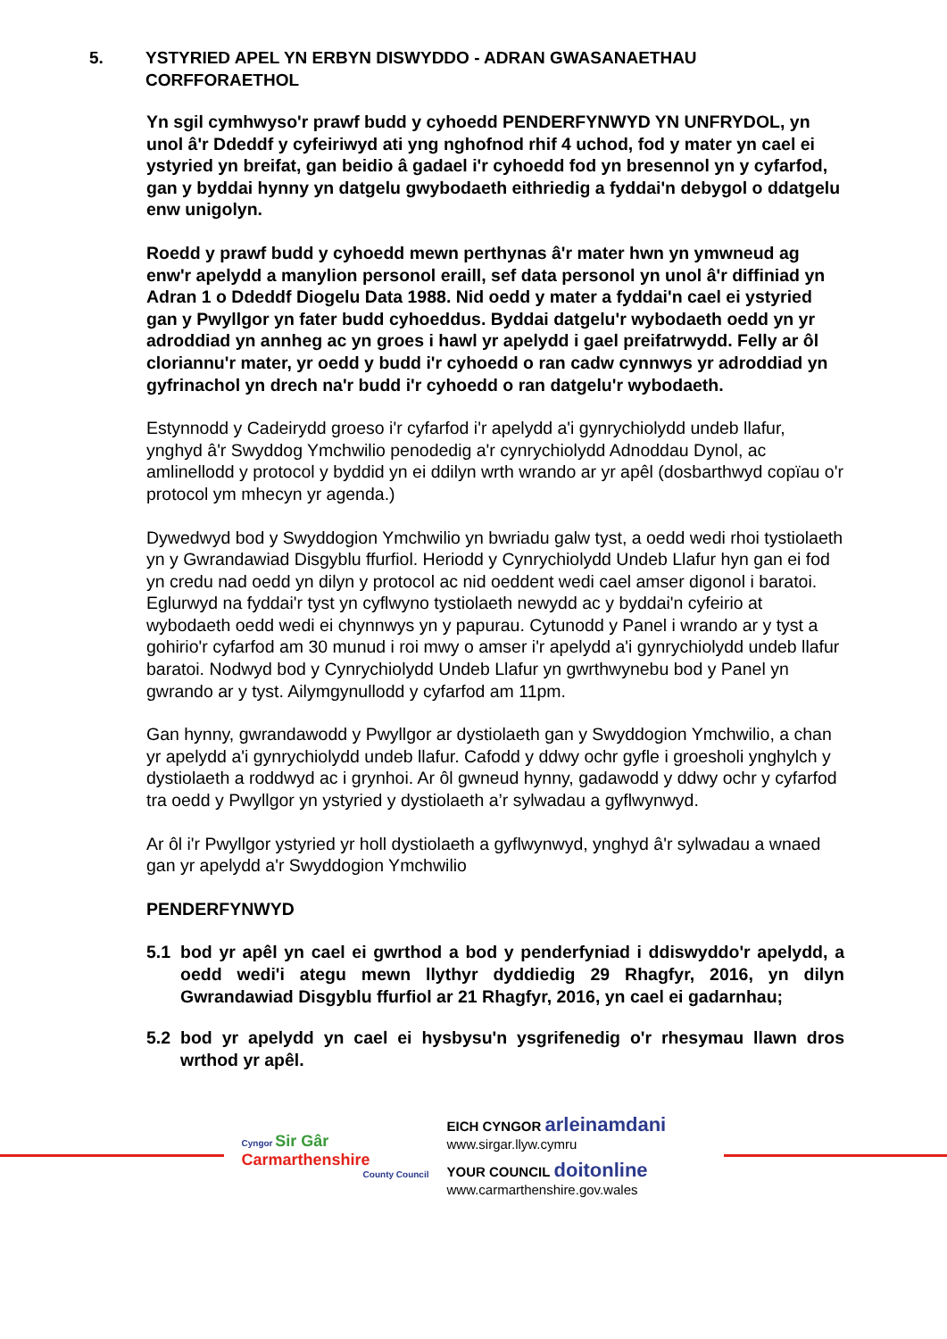5. YSTYRIED APEL YN ERBYN DISWYDDO - ADRAN GWASANAETHAU CORFFORAETHOL
Yn sgil cymhwyso'r prawf budd y cyhoedd PENDERFYNWYD YN UNFRYDOL, yn unol â'r Ddeddf y cyfeiriwyd ati yng nghofnod rhif 4 uchod, fod y mater yn cael ei ystyried yn breifat, gan beidio â gadael i'r cyhoedd fod yn bresennol yn y cyfarfod, gan y byddai hynny yn datgelu gwybodaeth eithriedig a fyddai'n debygol o ddatgelu enw unigolyn.
Roedd y prawf budd y cyhoedd mewn perthynas â'r mater hwn yn ymwneud ag enw'r apelydd a manylion personol eraill, sef data personol yn unol â'r diffiniad yn Adran 1 o Ddeddf Diogelu Data 1988. Nid oedd y mater a fyddai'n cael ei ystyried gan y Pwyllgor yn fater budd cyhoeddus. Byddai datgelu'r wybodaeth oedd yn yr adroddiad yn annheg ac yn groes i hawl yr apelydd i gael preifatrwydd. Felly ar ôl cloriannu'r mater, yr oedd y budd i'r cyhoedd o ran cadw cynnwys yr adroddiad yn gyfrinachol yn drech na'r budd i'r cyhoedd o ran datgelu'r wybodaeth.
Estynnodd y Cadeirydd groeso i'r cyfarfod i'r apelydd a'i gynrychiolydd undeb llafur, ynghyd â'r Swyddog Ymchwilio penodedig a'r cynrychiolydd Adnoddau Dynol, ac amlinellodd y protocol y byddid yn ei ddilyn wrth wrando ar yr apêl (dosbarthwyd copïau o'r protocol ym mhecyn yr agenda.)
Dywedwyd bod y Swyddogion Ymchwilio yn bwriadu galw tyst, a oedd wedi rhoi tystiolaeth yn y Gwrandawiad Disgyblu ffurfiol. Heriodd y Cynrychiolydd Undeb Llafur hyn gan ei fod yn credu nad oedd yn dilyn y protocol ac nid oeddent wedi cael amser digonol i baratoi. Eglurwyd na fyddai'r tyst yn cyflwyno tystiolaeth newydd ac y byddai'n cyfeirio at wybodaeth oedd wedi ei chynnwys yn y papurau. Cytunodd y Panel i wrando ar y tyst a gohirio'r cyfarfod am 30 munud i roi mwy o amser i'r apelydd a'i gynrychiolydd undeb llafur baratoi. Nodwyd bod y Cynrychiolydd Undeb Llafur yn gwrthwynebu bod y Panel yn gwrando ar y tyst. Ailymgynullodd y cyfarfod am 11pm.
Gan hynny, gwrandawodd y Pwyllgor ar dystiolaeth gan y Swyddogion Ymchwilio, a chan yr apelydd a'i gynrychiolydd undeb llafur. Cafodd y ddwy ochr gyfle i groesholi ynghylch y dystiolaeth a roddwyd ac i grynhoi. Ar ôl gwneud hynny, gadawodd y ddwy ochr y cyfarfod tra oedd y Pwyllgor yn ystyried y dystiolaeth a’r sylwadau a gyflwynwyd.
Ar ôl i'r Pwyllgor ystyried yr holl dystiolaeth a gyflwynwyd, ynghyd â'r sylwadau a wnaed gan yr apelydd a'r Swyddogion Ymchwilio
PENDERFYNWYD
5.1 bod yr apêl yn cael ei gwrthod a bod y penderfyniad i ddiswyddo'r apelydd, a oedd wedi'i ategu mewn llythyr dyddiedig 29 Rhagfyr, 2016, yn dilyn Gwrandawiad Disgyblu ffurfiol ar 21 Rhagfyr, 2016, yn cael ei gadarnhau;
5.2 bod yr apelydd yn cael ei hysbysu'n ysgrifenedig o'r rhesymau llawn dros wrthod yr apêl.
Cyngor Sir Gâr
Carmarthenshire
County Council
EICH CYNGOR arleinamdani
www.sirgar.llyw.cymru
YOUR COUNCIL doitonline
www.carmarthenshire.gov.wales